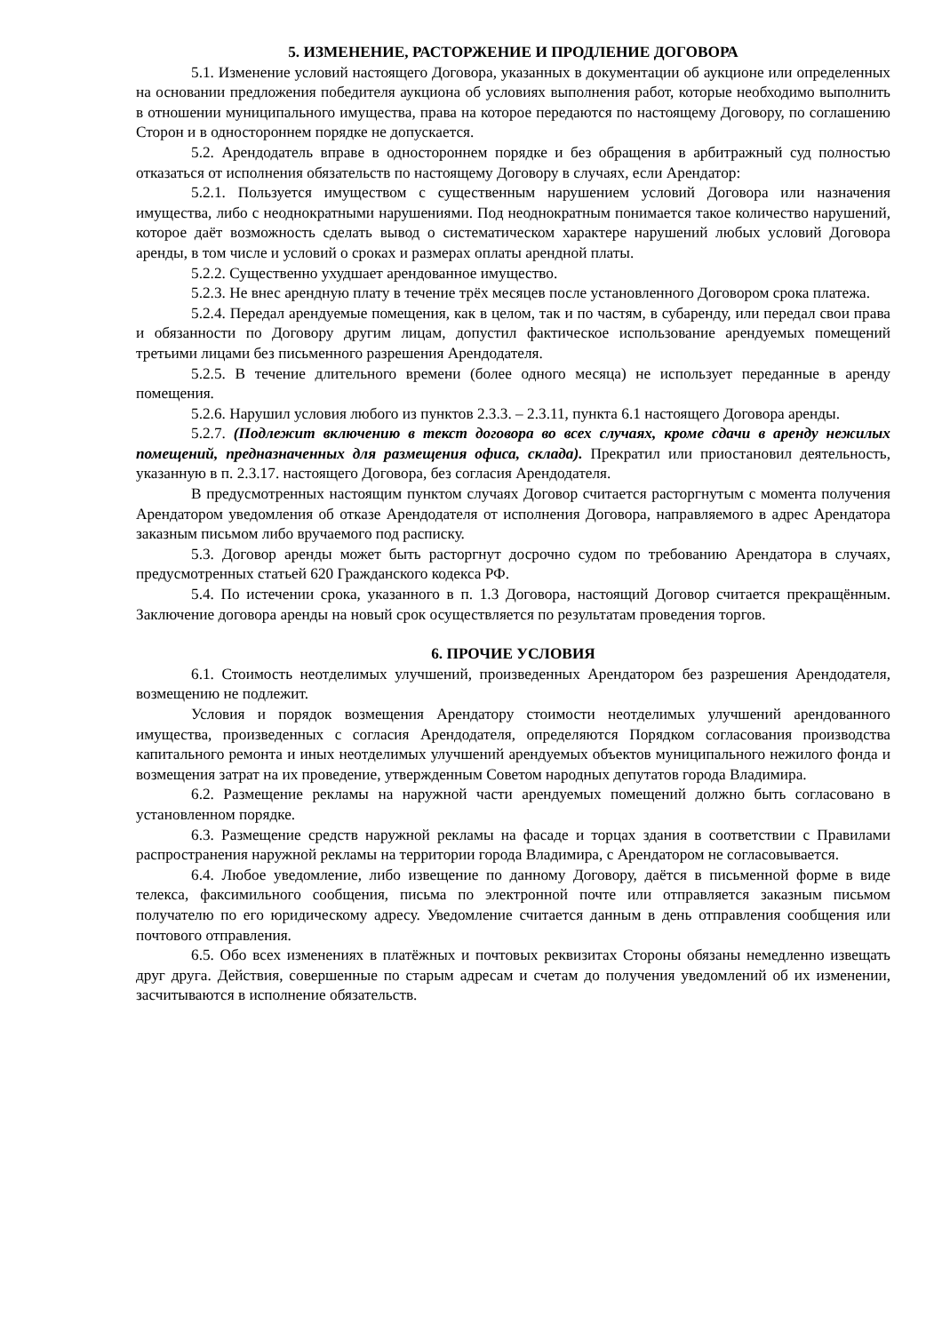5. ИЗМЕНЕНИЕ, РАСТОРЖЕНИЕ И ПРОДЛЕНИЕ ДОГОВОРА
5.1. Изменение условий настоящего Договора, указанных в документации об аукционе или определенных на основании предложения победителя аукциона об условиях выполнения работ, которые необходимо выполнить в отношении муниципального имущества, права на которое передаются по настоящему Договору, по соглашению Сторон и в одностороннем порядке не допускается.
5.2. Арендодатель вправе в одностороннем порядке и без обращения в арбитражный суд полностью отказаться от исполнения обязательств по настоящему Договору в случаях, если Арендатор:
5.2.1. Пользуется имуществом с существенным нарушением условий Договора или назначения имущества, либо с неоднократными нарушениями. Под неоднократным понимается такое количество нарушений, которое даёт возможность сделать вывод о систематическом характере нарушений любых условий Договора аренды, в том числе и условий о сроках и размерах оплаты арендной платы.
5.2.2. Существенно ухудшает арендованное имущество.
5.2.3. Не внес арендную плату в течение трёх месяцев после установленного Договором срока платежа.
5.2.4. Передал арендуемые помещения, как в целом, так и по частям, в субаренду, или передал свои права и обязанности по Договору другим лицам, допустил фактическое использование арендуемых помещений третьими лицами без письменного разрешения Арендодателя.
5.2.5. В течение длительного времени (более одного месяца) не использует переданные в аренду помещения.
5.2.6. Нарушил условия любого из пунктов 2.3.3. – 2.3.11, пункта 6.1 настоящего Договора аренды.
5.2.7. (Подлежит включению в текст договора во всех случаях, кроме сдачи в аренду нежилых помещений, предназначенных для размещения офиса, склада). Прекратил или приостановил деятельность, указанную в п. 2.3.17. настоящего Договора, без согласия Арендодателя.
В предусмотренных настоящим пунктом случаях Договор считается расторгнутым с момента получения Арендатором уведомления об отказе Арендодателя от исполнения Договора, направляемого в адрес Арендатора заказным письмом либо вручаемого под расписку.
5.3. Договор аренды может быть расторгнут досрочно судом по требованию Арендатора в случаях, предусмотренных статьей 620 Гражданского кодекса РФ.
5.4. По истечении срока, указанного в п. 1.3 Договора, настоящий Договор считается прекращённым. Заключение договора аренды на новый срок осуществляется по результатам проведения торгов.
6. ПРОЧИЕ УСЛОВИЯ
6.1. Стоимость неотделимых улучшений, произведенных Арендатором без разрешения Арендодателя, возмещению не подлежит.
Условия и порядок возмещения Арендатору стоимости неотделимых улучшений арендованного имущества, произведенных с согласия Арендодателя, определяются Порядком согласования производства капитального ремонта и иных неотделимых улучшений арендуемых объектов муниципального нежилого фонда и возмещения затрат на их проведение, утвержденным Советом народных депутатов города Владимира.
6.2. Размещение рекламы на наружной части арендуемых помещений должно быть согласовано в установленном порядке.
6.3. Размещение средств наружной рекламы на фасаде и торцах здания в соответствии с Правилами распространения наружной рекламы на территории города Владимира, с Арендатором не согласовывается.
6.4. Любое уведомление, либо извещение по данному Договору, даётся в письменной форме в виде телекса, факсимильного сообщения, письма по электронной почте или отправляется заказным письмом получателю по его юридическому адресу. Уведомление считается данным в день отправления сообщения или почтового отправления.
6.5. Обо всех изменениях в платёжных и почтовых реквизитах Стороны обязаны немедленно извещать друг друга. Действия, совершенные по старым адресам и счетам до получения уведомлений об их изменении, засчитываются в исполнение обязательств.